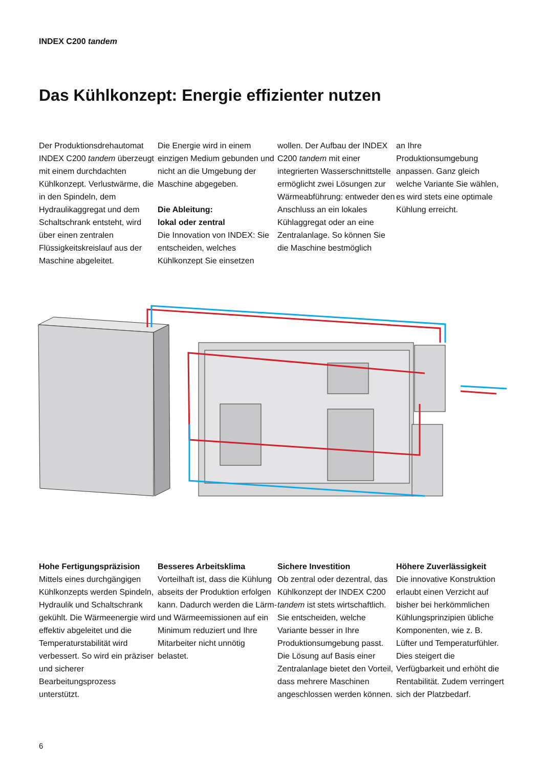INDEX C200 tandem
Das Kühlkonzept: Energie effizienter nutzen
Der Produktionsdrehautomat INDEX C200 tandem überzeugt mit einem durchdachten Kühlkonzept. Verlustwärme, die in den Spindeln, dem Hydraulikaggregat und dem Schaltschrank entsteht, wird über einen zentralen Flüssigkeitskreislauf aus der Maschine abgeleitet.
Die Energie wird in einem einzigen Medium gebunden und nicht an die Umgebung der Maschine abgegeben.
Die Ableitung:
lokal oder zentral
Die Innovation von INDEX: Sie entscheiden, welches Kühlkonzept Sie einsetzen
wollen. Der Aufbau der INDEX C200 tandem mit einer integrierten Wasserschnittstelle ermöglicht zwei Lösungen zur Wärmeabführung: entweder den Anschluss an ein lokales Kühlaggregat oder an eine Zentralanlage. So können Sie die Maschine bestmöglich
an Ihre Produktionsumgebung anpassen. Ganz gleich welche Variante Sie wählen, es wird stets eine optimale Kühlung erreicht.
Hohe Fertigungspräzision
Mittels eines durchgängigen Kühlkonzepts werden Spindeln, Hydraulik und Schaltschrank gekühlt. Die Wärmeenergie wird effektiv abgeleitet und die Temperaturstabilität wird verbessert. So wird ein präziser und sicherer Bearbeitungsprozess unterstützt.
Besseres Arbeitsklima
Vorteilhaft ist, dass die Kühlung abseits der Produktion erfolgen kann. Dadurch werden die Lärm- und Wärmeemissionen auf ein Minimum reduziert und Ihre Mitarbeiter nicht unnötig belastet.
Sichere Investition
Ob zentral oder dezentral, das Kühlkonzept der INDEX C200 tandem ist stets wirtschaftlich. Sie entscheiden, welche Variante besser in Ihre Produktionsumgebung passt. Die Lösung auf Basis einer Zentralanlage bietet den Vorteil, dass mehrere Maschinen angeschlossen werden können.
Höhere Zuverlässigkeit
Die innovative Konstruktion erlaubt einen Verzicht auf bisher bei herkömmlichen Kühlungsprinzipien übliche Komponenten, wie z. B. Lüfter und Temperaturfühler. Dies steigert die Verfügbarkeit und erhöht die Rentabilität. Zudem verringert sich der Platzbedarf.
6